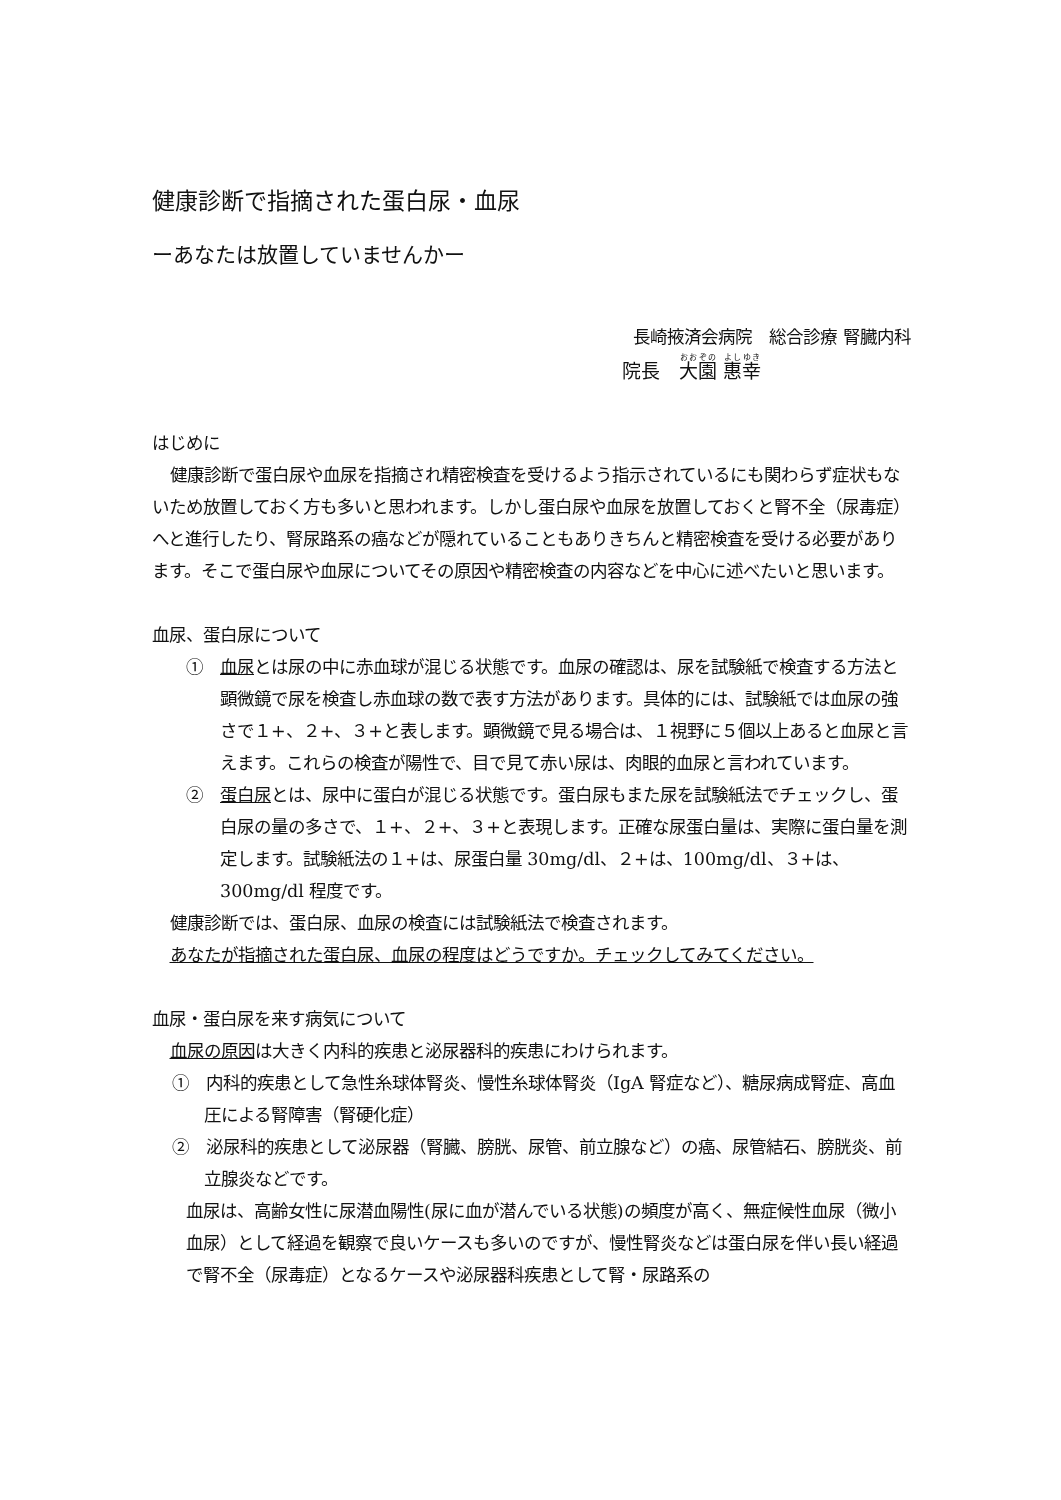健康診断で指摘された蛋白尿・血尿
ーあなたは放置していませんかー
長崎掖済会病院　総合診療 腎臓内科
院長　大園 惠幸
はじめに
健康診断で蛋白尿や血尿を指摘され精密検査を受けるよう指示されているにも関わらず症状もないため放置しておく方も多いと思われます。しかし蛋白尿や血尿を放置しておくと腎不全（尿毒症）へと進行したり、腎尿路系の癌などが隠れていることもありきちんと精密検査を受ける必要があります。そこで蛋白尿や血尿についてその原因や精密検査の内容などを中心に述べたいと思います。
血尿、蛋白尿について
①　血尿とは尿の中に赤血球が混じる状態です。血尿の確認は、尿を試験紙で検査する方法と顕微鏡で尿を検査し赤血球の数で表す方法があります。具体的には、試験紙では血尿の強さで１+、２+、３+と表します。顕微鏡で見る場合は、１視野に５個以上あると血尿と言えます。これらの検査が陽性で、目で見て赤い尿は、肉眼的血尿と言われています。
②　蛋白尿とは、尿中に蛋白が混じる状態です。蛋白尿もまた尿を試験紙法でチェックし、蛋白尿の量の多さで、１+、２+、３+と表現します。正確な尿蛋白量は、実際に蛋白量を測定します。試験紙法の１+は、尿蛋白量 30mg/dl、２+は、100mg/dl、３+は、300mg/dl 程度です。
健康診断では、蛋白尿、血尿の検査には試験紙法で検査されます。
あなたが指摘された蛋白尿、血尿の程度はどうですか。チェックしてみてください。
血尿・蛋白尿を来す病気について
血尿の原因は大きく内科的疾患と泌尿器科的疾患にわけられます。
①　内科的疾患として急性糸球体腎炎、慢性糸球体腎炎（IgA 腎症など）、糖尿病成腎症、高血圧による腎障害（腎硬化症）
②　泌尿科的疾患として泌尿器（腎臓、膀胱、尿管、前立腺など）の癌、尿管結石、膀胱炎、前立腺炎などです。
血尿は、高齢女性に尿潜血陽性(尿に血が潜んでいる状態)の頻度が高く、無症候性血尿（微小血尿）として経過を観察で良いケースも多いのですが、慢性腎炎などは蛋白尿を伴い長い経過で腎不全（尿毒症）となるケースや泌尿器科疾患として腎・尿路系の